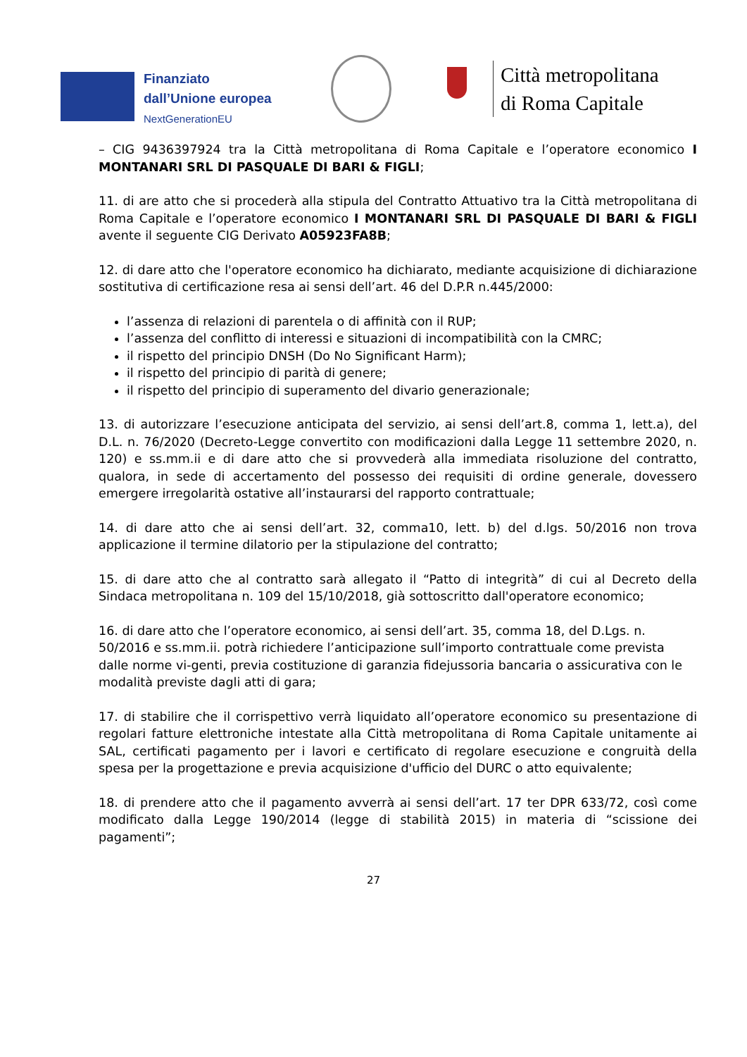Finanziato
dall’Unione europea
NextGenerationEU
Città metropolitana
di Roma Capitale
– CIG 9436397924 tra la Città metropolitana di Roma Capitale e l’operatore economico I MONTANARI SRL DI PASQUALE DI BARI & FIGLI;
11. di are atto che si procederà alla stipula del Contratto Attuativo tra la Città metropolitana di Roma Capitale e l’operatore economico I MONTANARI SRL DI PASQUALE DI BARI & FIGLI avente il seguente CIG Derivato A05923FA8B;
12. di dare atto che l'operatore economico ha dichiarato, mediante acquisizione di dichiarazione sostitutiva di certificazione resa ai sensi dell’art. 46 del D.P.R n.445/2000:
l’assenza di relazioni di parentela o di affinità con il RUP;
l’assenza del conflitto di interessi e situazioni di incompatibilità con la CMRC;
il rispetto del principio DNSH (Do No Significant Harm);
il rispetto del principio di parità di genere;
il rispetto del principio di superamento del divario generazionale;
13. di autorizzare l’esecuzione anticipata del servizio, ai sensi dell’art.8, comma 1, lett.a), del D.L. n. 76/2020 (Decreto-Legge convertito con modificazioni dalla Legge 11 settembre 2020, n. 120) e ss.mm.ii e di dare atto che si provvederà alla immediata risoluzione del contratto, qualora, in sede di accertamento del possesso dei requisiti di ordine generale, dovessero emergere irregolarità ostative all’instaurarsi del rapporto contrattuale;
14. di dare atto che ai sensi dell’art. 32, comma10, lett. b) del d.lgs. 50/2016 non trova applicazione il termine dilatorio per la stipulazione del contratto;
15. di dare atto che al contratto sarà allegato il “Patto di integrità” di cui al Decreto della Sindaca metropolitana n. 109 del 15/10/2018, già sottoscritto dall'operatore economico;
16. di dare atto che l’operatore economico, ai sensi dell’art. 35, comma 18, del D.Lgs. n. 50/2016 e ss.mm.ii. potrà richiedere l’anticipazione sull’importo contrattuale come prevista dalle norme vi-genti, previa costituzione di garanzia fidejussoria bancaria o assicurativa con le modalità previste dagli atti di gara;
17. di stabilire che il corrispettivo verrà liquidato all’operatore economico su presentazione di regolari fatture elettroniche intestate alla Città metropolitana di Roma Capitale unitamente ai SAL, certificati pagamento per i lavori e certificato di regolare esecuzione e congruità della spesa per la progettazione e previa acquisizione d'ufficio del DURC o atto equivalente;
18. di prendere atto che il pagamento avverrà ai sensi dell’art. 17 ter DPR 633/72, così come modificato dalla Legge 190/2014 (legge di stabilità 2015) in materia di “scissione dei pagamenti”;
27